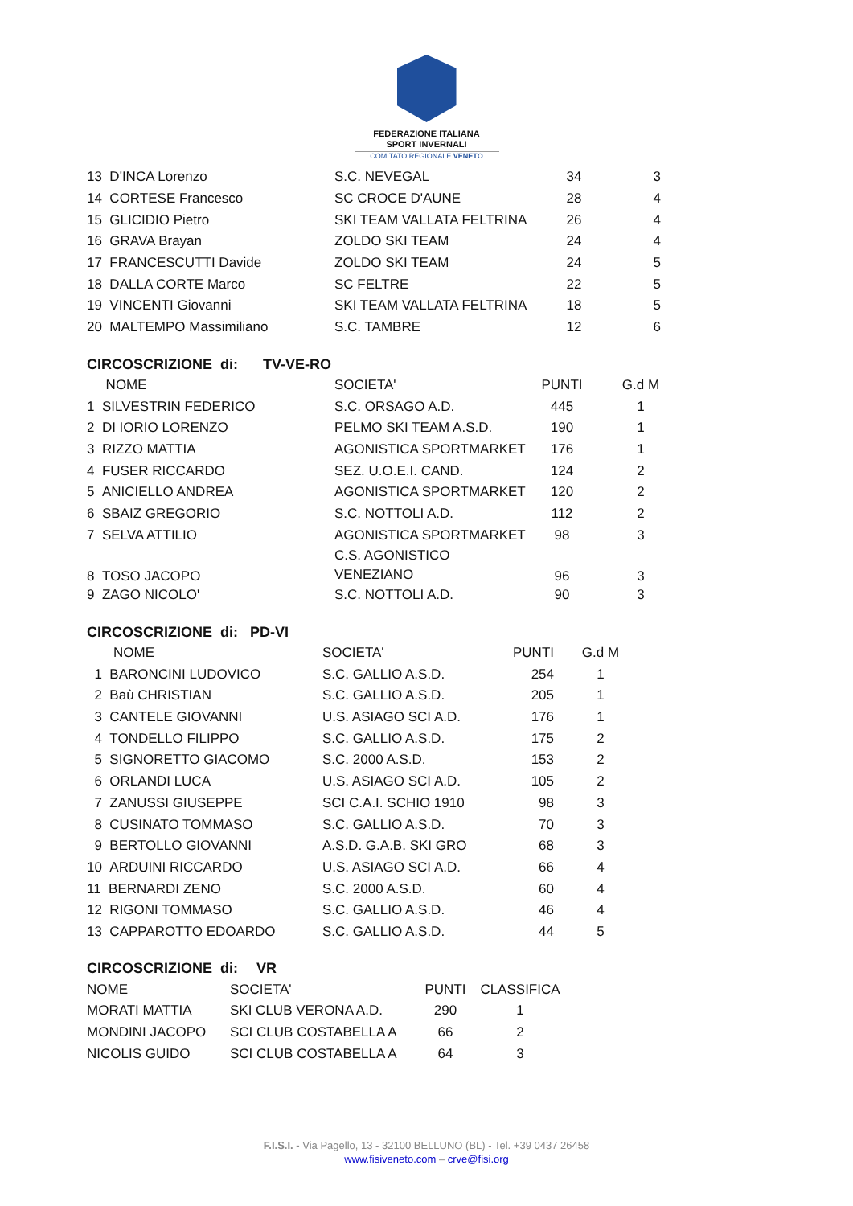FEDERAZIONE ITALIANA
SPORT INVERNALI
COMITATO REGIONALE VENETO
| 13 D'INCA Lorenzo | S.C. NEVEGAL | 34 | 3 |
| 14 CORTESE Francesco | SC CROCE D'AUNE | 28 | 4 |
| 15 GLICIDIO Pietro | SKI TEAM VALLATA FELTRINA | 26 | 4 |
| 16 GRAVA Brayan | ZOLDO SKI TEAM | 24 | 4 |
| 17 FRANCESCUTTI Davide | ZOLDO SKI TEAM | 24 | 5 |
| 18 DALLA CORTE Marco | SC FELTRE | 22 | 5 |
| 19 VINCENTI Giovanni | SKI TEAM VALLATA FELTRINA | 18 | 5 |
| 20 MALTEMPO Massimiliano | S.C. TAMBRE | 12 | 6 |
CIRCOSCRIZIONE di: TV-VE-RO
| NOME | SOCIETA' | PUNTI | G.d M |
| --- | --- | --- | --- |
| 1 SILVESTRIN FEDERICO | S.C. ORSAGO A.D. | 445 | 1 |
| 2 DI IORIO LORENZO | PELMO SKI TEAM A.S.D. | 190 | 1 |
| 3 RIZZO MATTIA | AGONISTICA SPORTMARKET | 176 | 1 |
| 4 FUSER RICCARDO | SEZ. U.O.E.I. CAND. | 124 | 2 |
| 5 ANICIELLO ANDREA | AGONISTICA SPORTMARKET | 120 | 2 |
| 6 SBAIZ GREGORIO | S.C. NOTTOLI A.D. | 112 | 2 |
| 7 SELVA ATTILIO | AGONISTICA SPORTMARKET | 98 | 3 |
| 8 TOSO JACOPO | C.S. AGONISTICO VENEZIANO | 96 | 3 |
| 9 ZAGO NICOLO' | S.C. NOTTOLI A.D. | 90 | 3 |
CIRCOSCRIZIONE di: PD-VI
| NOME | SOCIETA' | PUNTI | G.d M |
| --- | --- | --- | --- |
| 1 BARONCINI LUDOVICO | S.C. GALLIO A.S.D. | 254 | 1 |
| 2 Baù CHRISTIAN | S.C. GALLIO A.S.D. | 205 | 1 |
| 3 CANTELE GIOVANNI | U.S. ASIAGO SCI A.D. | 176 | 1 |
| 4 TONDELLO FILIPPO | S.C. GALLIO A.S.D. | 175 | 2 |
| 5 SIGNORETTO GIACOMO | S.C. 2000 A.S.D. | 153 | 2 |
| 6 ORLANDI LUCA | U.S. ASIAGO SCI A.D. | 105 | 2 |
| 7 ZANUSSI GIUSEPPE | SCI C.A.I. SCHIO 1910 | 98 | 3 |
| 8 CUSINATO TOMMASO | S.C. GALLIO A.S.D. | 70 | 3 |
| 9 BERTOLLO GIOVANNI | A.S.D. G.A.B. SKI GRO | 68 | 3 |
| 10 ARDUINI RICCARDO | U.S. ASIAGO SCI A.D. | 66 | 4 |
| 11 BERNARDI ZENO | S.C. 2000 A.S.D. | 60 | 4 |
| 12 RIGONI TOMMASO | S.C. GALLIO A.S.D. | 46 | 4 |
| 13 CAPPAROTTO EDOARDO | S.C. GALLIO A.S.D. | 44 | 5 |
CIRCOSCRIZIONE di: VR
| NOME | SOCIETA' | PUNTI | CLASSIFICA |
| --- | --- | --- | --- |
| MORATI MATTIA | SKI CLUB VERONA A.D. | 290 | 1 |
| MONDINI JACOPO | SCI CLUB COSTABELLA A | 66 | 2 |
| NICOLIS GUIDO | SCI CLUB COSTABELLA A | 64 | 3 |
F.I.S.I. - Via Pagello, 13 - 32100 BELLUNO (BL) - Tel. +39 0437 26458
www.fisiveneto.com – crve@fisi.org